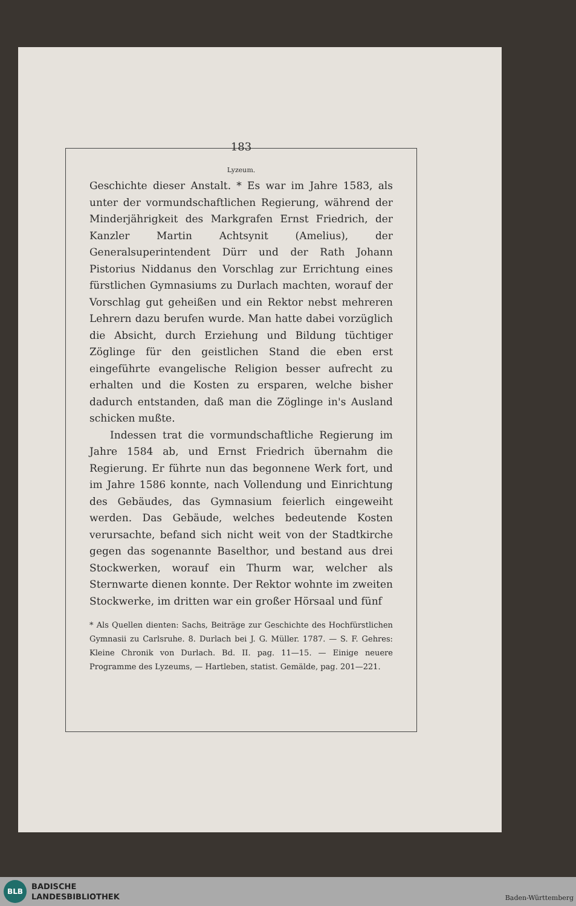183
Lyzeum.
Geschichte dieser Anstalt. * Es war im Jahre 1583, als unter der vormundschaftlichen Regierung, während der Minderjährigkeit des Markgrafen Ernst Friedrich, der Kanzler Martin Achtsynit (Amelius), der Generalsuperintendent Dürr und der Rath Johann Pistorius Niddanus den Vorschlag zur Errichtung eines fürstlichen Gymnasiums zu Durlach machten, worauf der Vorschlag gut geheißen und ein Rektor nebst mehreren Lehrern dazu berufen wurde. Man hatte dabei vorzüglich die Absicht, durch Erziehung und Bildung tüchtiger Zöglinge für den geistlichen Stand die eben erst eingeführte evangelische Religion besser aufrecht zu erhalten und die Kosten zu ersparen, welche bisher dadurch entstanden, daß man die Zöglinge in's Ausland schicken mußte.
Indessen trat die vormundschaftliche Regierung im Jahre 1584 ab, und Ernst Friedrich übernahm die Regierung. Er führte nun das begonnene Werk fort, und im Jahre 1586 konnte, nach Vollendung und Einrichtung des Gebäudes, das Gymnasium feierlich eingeweiht werden. Das Gebäude, welches bedeutende Kosten verursachte, befand sich nicht weit von der Stadtkirche gegen das sogenannte Baselthor, und bestand aus drei Stockwerken, worauf ein Thurm war, welcher als Sternwarte dienen konnte. Der Rektor wohnte im zweiten Stockwerke, im dritten war ein großer Hörsaal und fünf
* Als Quellen dienten: Sachs, Beiträge zur Geschichte des Hochfürstlichen Gymnasii zu Carlsruhe. 8. Durlach bei J. G. Müller. 1787. — S. F. Gehres: Kleine Chronik von Durlach. Bd. II. pag. 11—15. — Einige neuere Programme des Lyzeums, — Hartleben, statist. Gemälde, pag. 201—221.
BLB
BADISCHE
LANDESBIBLIOTHEK
Baden-Württemberg